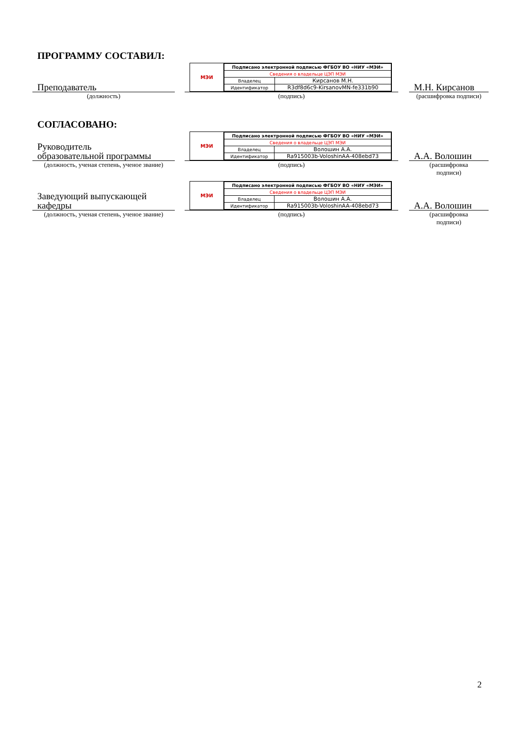ПРОГРАММУ СОСТАВИЛ:
Преподаватель
(должность)
МЭИ
| Подписано электронной подписью ФГБОУ ВО «НИУ «МЭИ» | |
| Сведения о владельце ЦЭП МЭИ | |
| Владелец | Кирсанов М.Н. |
| Идентификатор | R3df8d6c9-KirsanovMN-fe331b90 |
(подпись)
М.Н. Кирсанов
(расшифровка подписи)
СОГЛАСОВАНО:
Руководитель
образовательной программы
(должность, ученая степень, ученое звание)
МЭИ
| Подписано электронной подписью ФГБОУ ВО «НИУ «МЭИ» | |
| Сведения о владельце ЦЭП МЭИ | |
| Владелец | Волошин А.А. |
| Идентификатор | Ra915003b-VoloshinAA-408ebd73 |
(подпись)
А.А. Волошин
(расшифровка
подписи)
Заведующий выпускающей
кафедры
(должность, ученая степень, ученое звание)
МЭИ
| Подписано электронной подписью ФГБОУ ВО «НИУ «МЭИ» | |
| Сведения о владельце ЦЭП МЭИ | |
| Владелец | Волошин А.А. |
| Идентификатор | Ra915003b-VoloshinAA-408ebd73 |
(подпись)
А.А. Волошин
(расшифровка
подписи)
2